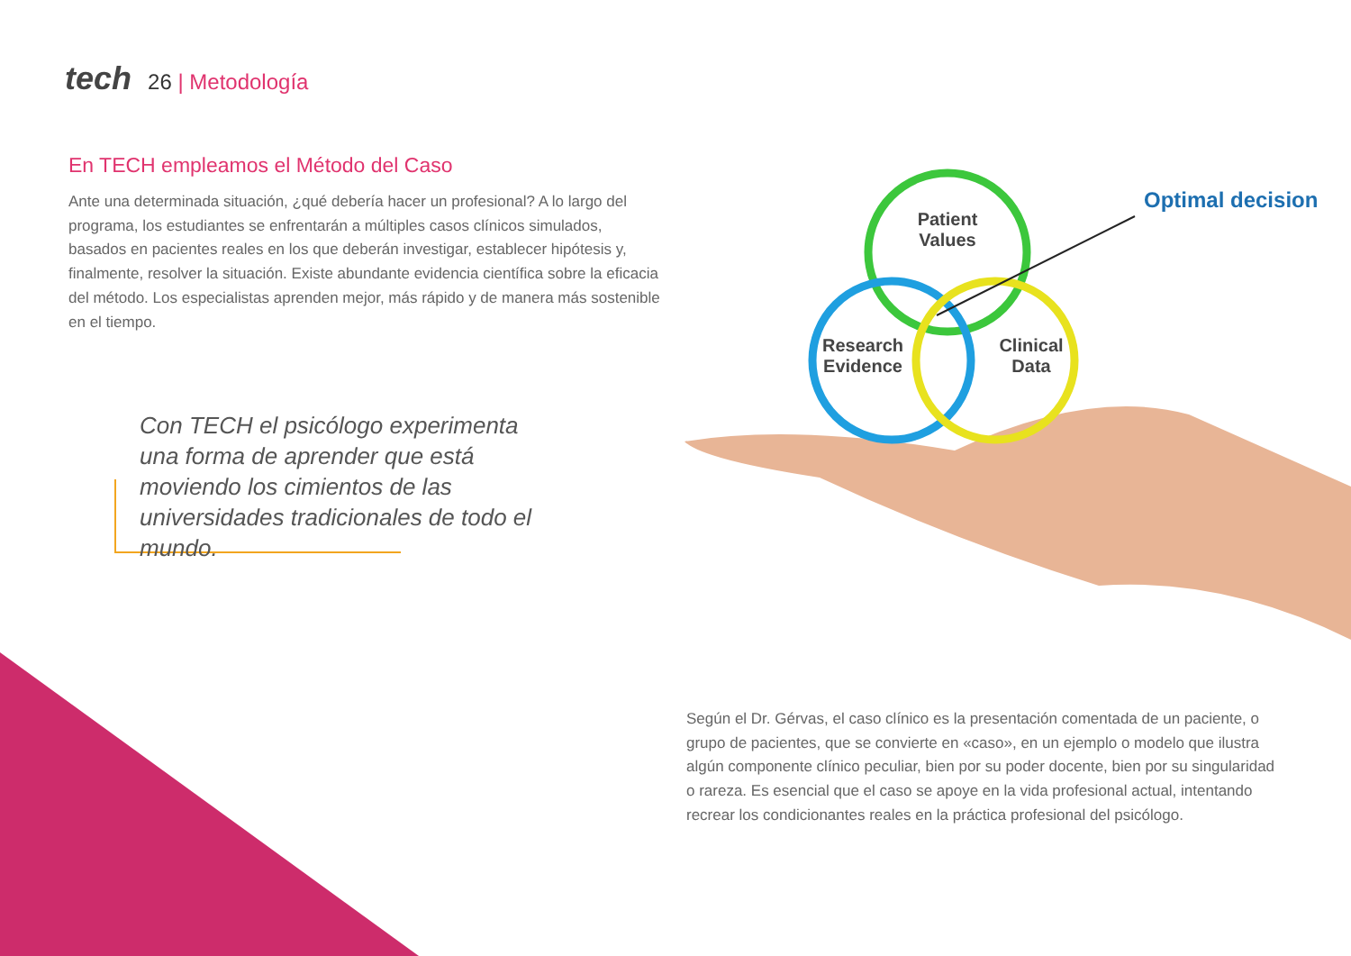tech 26 | Metodología
En TECH empleamos el Método del Caso
Ante una determinada situación, ¿qué debería hacer un profesional? A lo largo del programa, los estudiantes se enfrentarán a múltiples casos clínicos simulados, basados en pacientes reales en los que deberán investigar, establecer hipótesis y, finalmente, resolver la situación. Existe abundante evidencia científica sobre la eficacia del método. Los especialistas aprenden mejor, más rápido y de manera más sostenible en el tiempo.
Con TECH el psicólogo experimenta una forma de aprender que está moviendo los cimientos de las universidades tradicionales de todo el mundo.
Patient
Values
Research
Evidence
Clinical
Data
Optimal decision
Según el Dr. Gérvas, el caso clínico es la presentación comentada de un paciente, o grupo de pacientes, que se convierte en «caso», en un ejemplo o modelo que ilustra algún componente clínico peculiar, bien por su poder docente, bien por su singularidad o rareza. Es esencial que el caso se apoye en la vida profesional actual, intentando recrear los condicionantes reales en la práctica profesional del psicólogo.